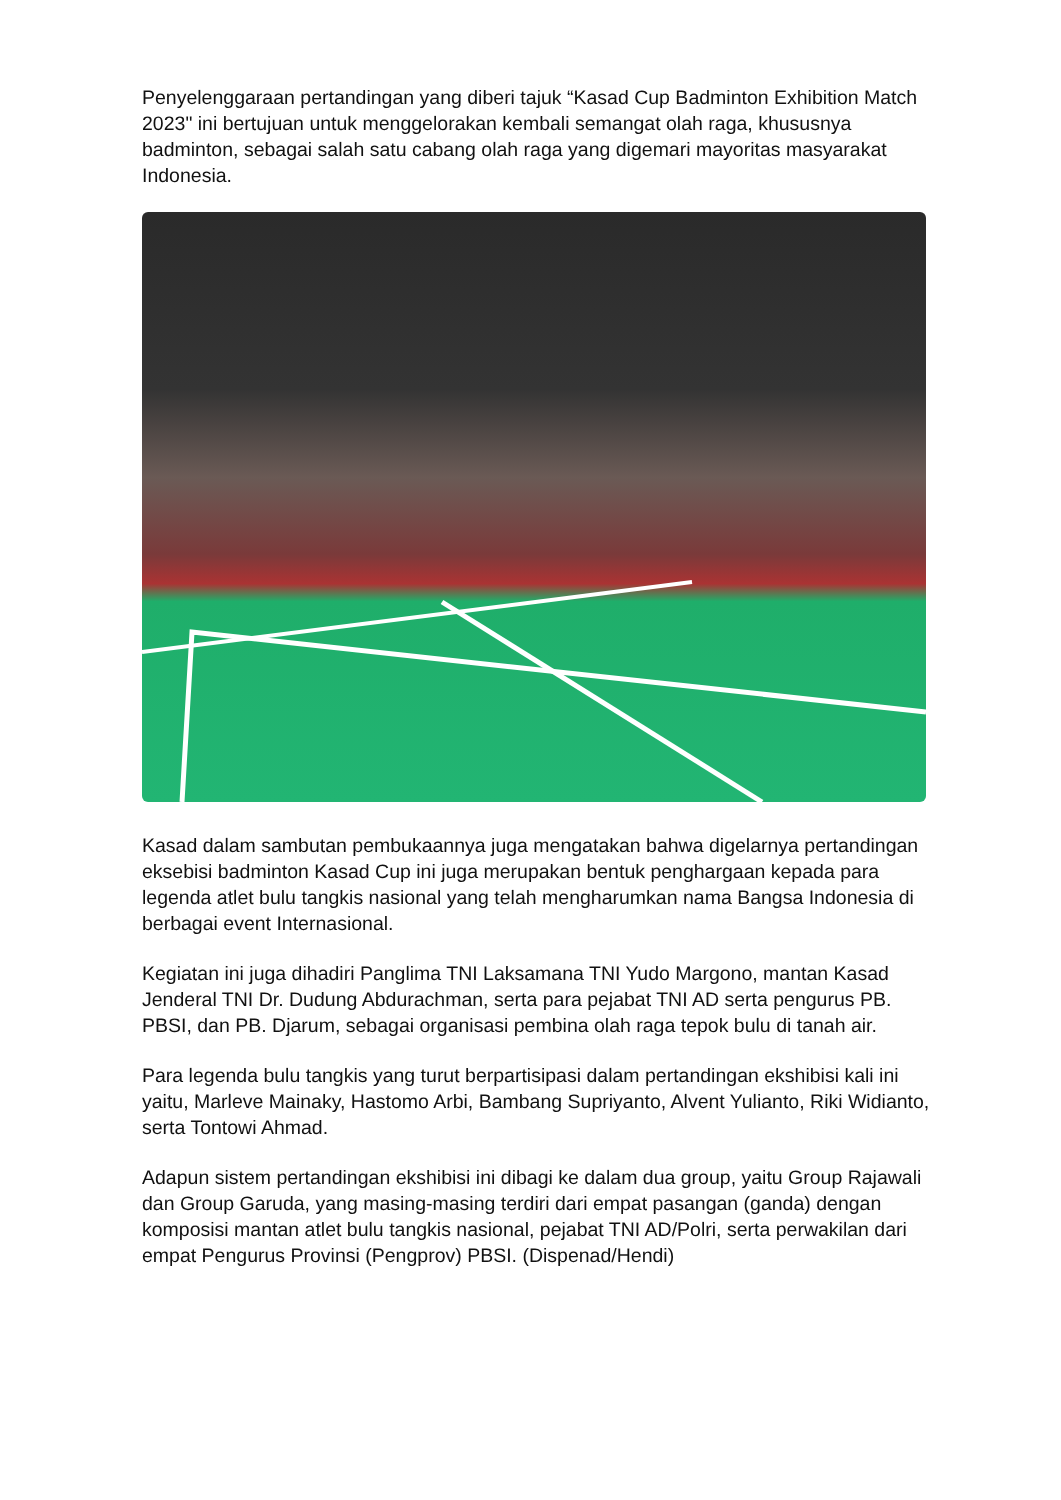Penyelenggaraan pertandingan yang diberi tajuk “Kasad Cup Badminton Exhibition Match 2023" ini bertujuan untuk menggelorakan kembali semangat olah raga, khususnya badminton, sebagai salah satu cabang olah raga yang digemari mayoritas masyarakat Indonesia.
Kasad dalam sambutan pembukaannya juga mengatakan bahwa digelarnya pertandingan eksebisi badminton Kasad Cup ini juga merupakan bentuk penghargaan kepada para legenda atlet bulu tangkis nasional yang telah mengharumkan nama Bangsa Indonesia di berbagai event Internasional.
Kegiatan ini juga dihadiri Panglima TNI Laksamana TNI Yudo Margono, mantan Kasad Jenderal TNI Dr. Dudung Abdurachman, serta para pejabat TNI AD serta pengurus PB. PBSI, dan PB. Djarum, sebagai organisasi pembina olah raga tepok bulu di tanah air.
Para legenda bulu tangkis yang turut berpartisipasi dalam pertandingan ekshibisi kali ini yaitu, Marleve Mainaky, Hastomo Arbi, Bambang Supriyanto, Alvent Yulianto, Riki Widianto, serta Tontowi Ahmad.
Adapun sistem pertandingan ekshibisi ini dibagi ke dalam dua group, yaitu Group Rajawali dan Group Garuda, yang masing-masing terdiri dari empat pasangan (ganda) dengan komposisi mantan atlet bulu tangkis nasional, pejabat TNI AD/Polri, serta perwakilan dari empat Pengurus Provinsi (Pengprov) PBSI. (Dispenad/Hendi)